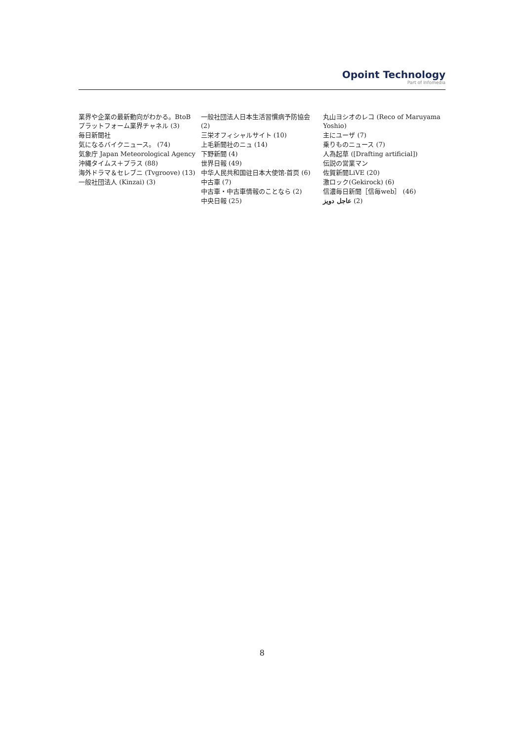Opoint Technology
Part of Infomedia
業界や企業の最新動向がわかる。BtoBプラットフォーム業界チャネル (3)
毎日新聞社
気になるバイクニュース。 (74)
気象庁 Japan Meteorological Agency
沖縄タイムス＋プラス (88)
海外ドラマ＆セレブニ (Tvgroove) (13)
一般社団法人 (Kinzai) (3)
一般社団法人日本生活習慣病予防協会 (2)
三栄オフィシャルサイト (10)
上毛新聞社のニュ (14)
下野新聞 (4)
世界日報 (49)
中华人民共和国驻日本大使馆-首页 (6)
中古車 (7)
中古車・中古車情報のことなら (2)
中央日報 (25)
丸山ヨシオのレコ (Reco of Maruyama Yoshio)
主にユーザ (7)
乗りものニュース (7)
人為起草 ([Drafting artificial])
伝説の営業マン
佐賀新聞LiVE (20)
激ロック(Gekirock) (6)
信濃毎日新聞［信毎web］ (46)
عاجل دويز (2)
8